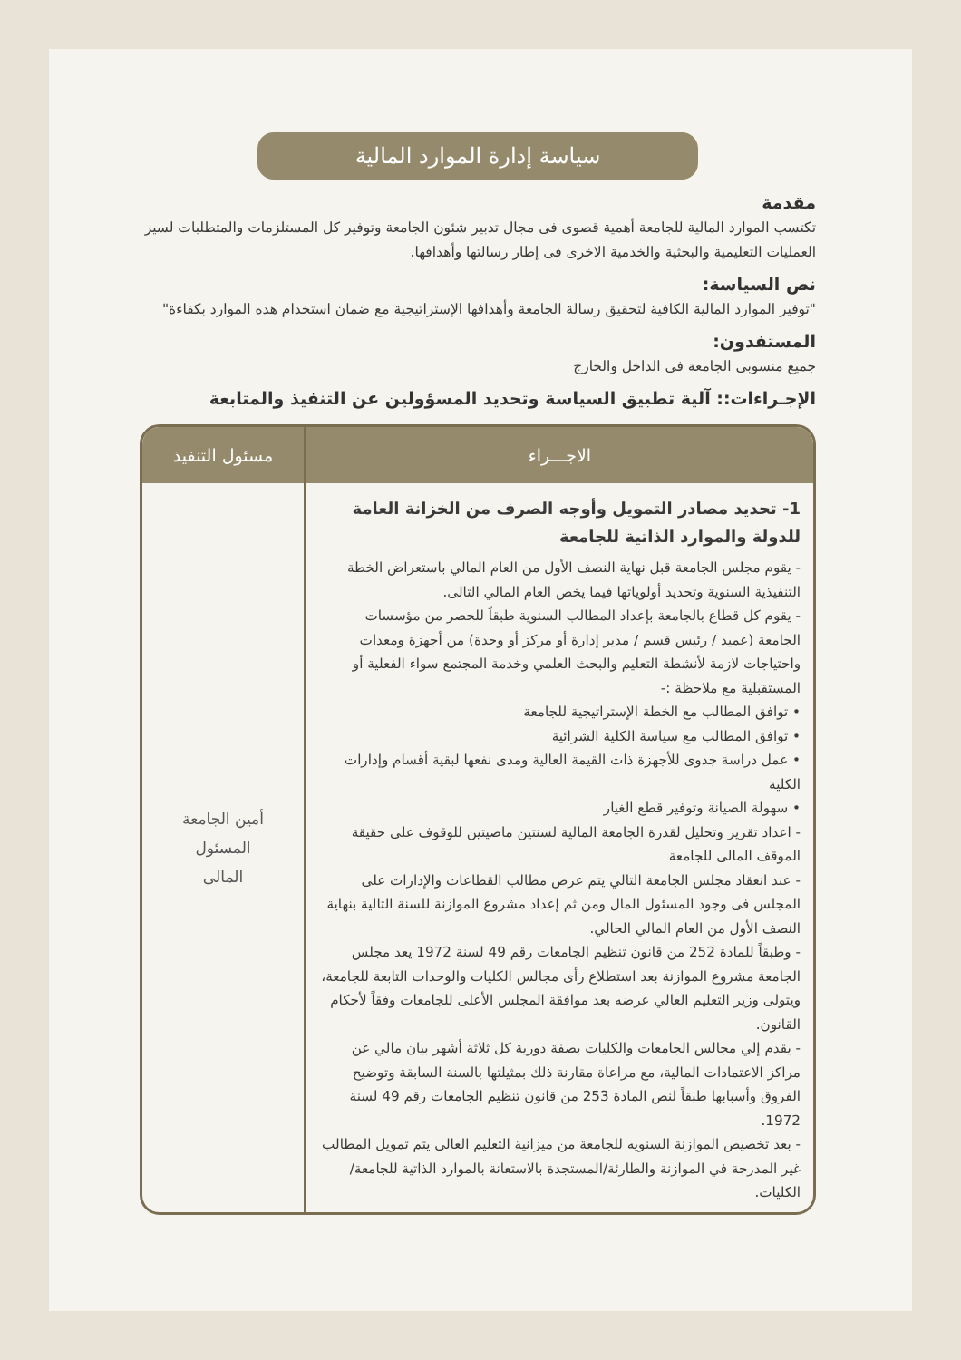سياسة إدارة الموارد المالية
مقدمة
تكتسب الموارد المالية للجامعة أهمية قصوى فى مجال تدبير شئون الجامعة وتوفير كل المستلزمات والمتطلبات لسير العمليات التعليمية والبحثية والخدمية الاخرى فى إطار رسالتها وأهدافها.
نص السياسة:
"توفير الموارد المالية الكافية لتحقيق رسالة الجامعة وأهدافها الإستراتيجية مع ضمان استخدام هذه الموارد بكفاءة"
المستفدون:
جميع منسوبى الجامعة فى الداخل والخارج
الإجـراءات:: آلية تطبيق السياسة وتحديد المسؤولين عن التنفيذ والمتابعة
| الاجـــراء | مسئول التنفيذ |
| --- | --- |
| 1- تحديد مصادر التمويل وأوجه الصرف من الخزانة العامة للدولة والموارد الذاتية للجامعة - يقوم مجلس الجامعة قبل نهاية النصف الأول من العام المالي باستعراض الخطة التنفيذية السنوية وتحديد أولوياتها فيما يخص العام المالي التالى. - يقوم كل قطاع بالجامعة بإعداد المطالب السنوية طبقاً للحصر من مؤسسات الجامعة (عميد / رئيس قسم / مدير إدارة أو مركز أو وحدة) من أجهزة ومعدات واحتياجات لازمة لأنشطة التعليم والبحث العلمي وخدمة المجتمع سواء الفعلية أو المستقبلية مع ملاحظة :- • توافق المطالب مع الخطة الإستراتيجية للجامعة • توافق المطالب مع سياسة الكلية الشرائية • عمل دراسة جدوى للأجهزة ذات القيمة العالية ومدى نفعها لبقية أقسام وإدارات الكلية • سهولة الصيانة وتوفير قطع الغيار - اعداد تقرير وتحليل لقدرة الجامعة المالية لسنتين ماضيتين للوقوف على حقيقة الموقف المالى للجامعة - عند انعقاد مجلس الجامعة التالي يتم عرض مطالب القطاعات والإدارات على المجلس فى وجود المسئول المال ومن ثم إعداد مشروع الموازنة للسنة التالية بنهاية النصف الأول من العام المالي الحالي. - وطبقاً للمادة 252 من قانون تنظيم الجامعات رقم 49 لسنة 1972 يعد مجلس الجامعة مشروع الموازنة بعد استطلاع رأى مجالس الكليات والوحدات التابعة للجامعة، ويتولى وزير التعليم العالي عرضه بعد موافقة المجلس الأعلى للجامعات وفقاً لأحكام القانون. - يقدم إلي مجالس الجامعات والكليات بصفة دورية كل ثلاثة أشهر بيان مالي عن مراكز الاعتمادات المالية، مع مراعاة مقارنة ذلك بمثيلتها بالسنة السابقة وتوضيح الفروق وأسبابها طبقاً لنص المادة 253 من قانون تنظيم الجامعات رقم 49 لسنة 1972. - بعد تخصيص الموازنة السنويه للجامعة من ميزانية التعليم العالى يتم تمويل المطالب غير المدرجة في الموازنة والطارئة/المستجدة بالاستعانة بالموارد الذاتية للجامعة/الكليات. | أمين الجامعة المسئول المالى |